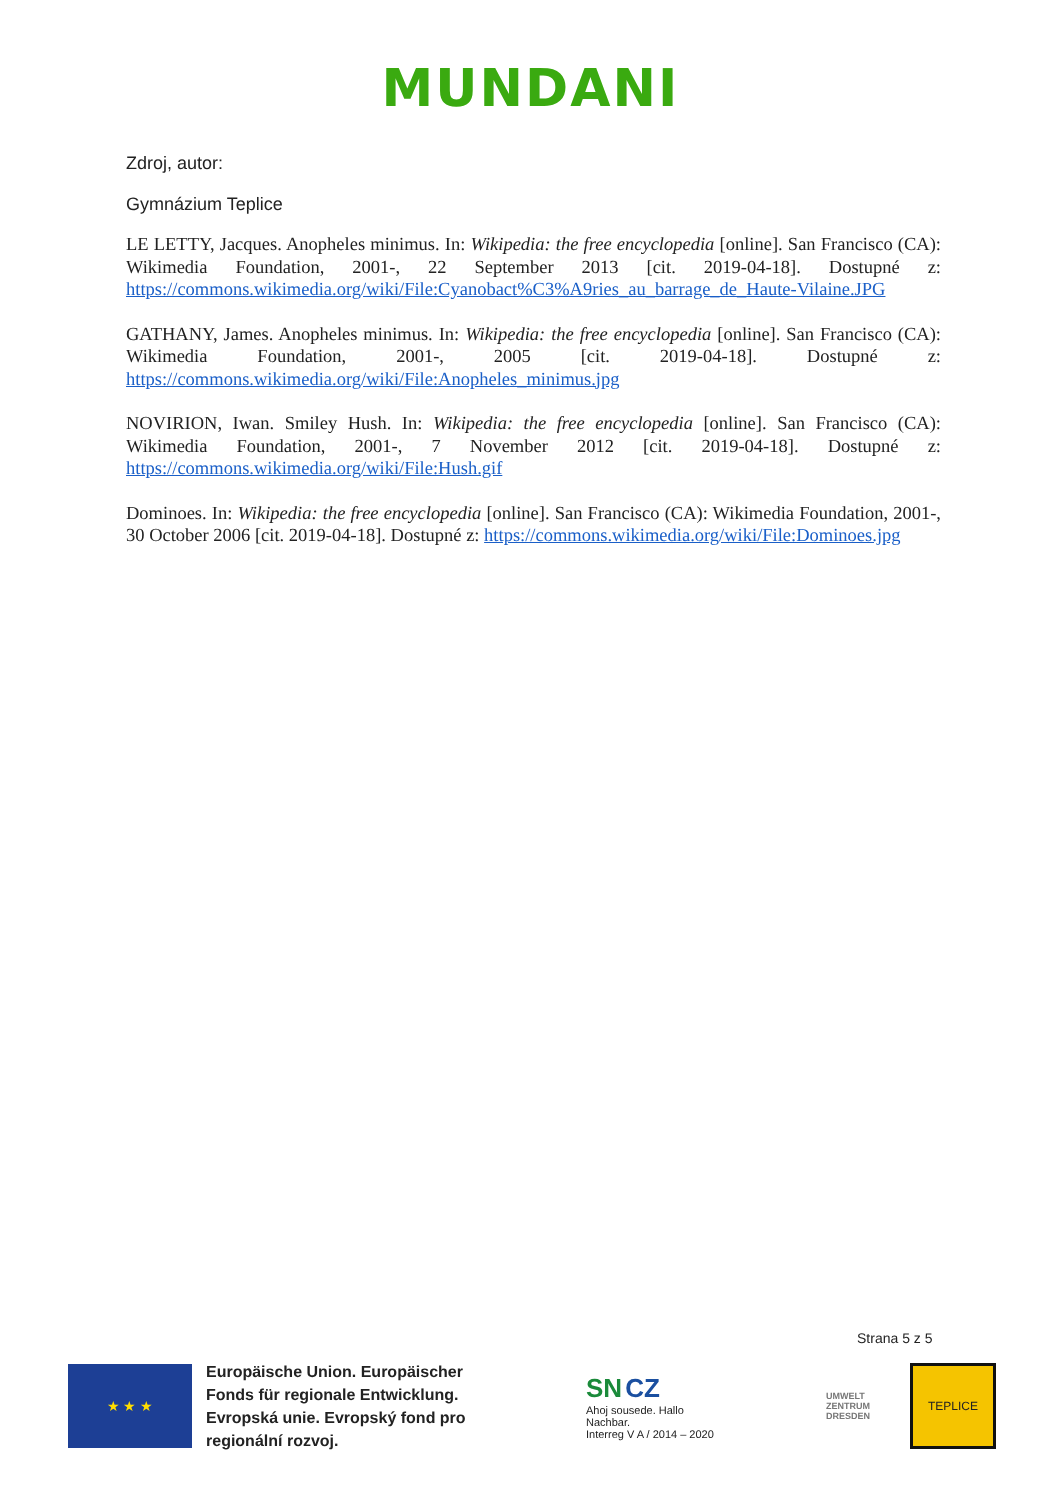MUNDANI
Zdroj, autor:
Gymnázium Teplice
LE LETTY, Jacques. Anopheles minimus. In: Wikipedia: the free encyclopedia [online]. San Francisco (CA): Wikimedia Foundation, 2001-, 22 September 2013 [cit. 2019-04-18]. Dostupné z: https://commons.wikimedia.org/wiki/File:Cyanobact%C3%A9ries_au_barrage_de_Haute-Vilaine.JPG
GATHANY, James. Anopheles minimus. In: Wikipedia: the free encyclopedia [online]. San Francisco (CA): Wikimedia Foundation, 2001-, 2005 [cit. 2019-04-18]. Dostupné z: https://commons.wikimedia.org/wiki/File:Anopheles_minimus.jpg
NOVIRION, Iwan. Smiley Hush. In: Wikipedia: the free encyclopedia [online]. San Francisco (CA): Wikimedia Foundation, 2001-, 7 November 2012 [cit. 2019-04-18]. Dostupné z: https://commons.wikimedia.org/wiki/File:Hush.gif
Dominoes. In: Wikipedia: the free encyclopedia [online]. San Francisco (CA): Wikimedia Foundation, 2001-, 30 October 2006 [cit. 2019-04-18]. Dostupné z: https://commons.wikimedia.org/wiki/File:Dominoes.jpg
Strana 5 z 5
★ ★ ★
Europäische Union. Europäischer Fonds für regionale Entwicklung. Evropská unie. Evropský fond pro regionální rozvoj.
SN CZ
Ahoj sousede. Hallo Nachbar.
Interreg V A / 2014 – 2020
UMWELT
ZENTRUM
DRESDEN
TEPLICE